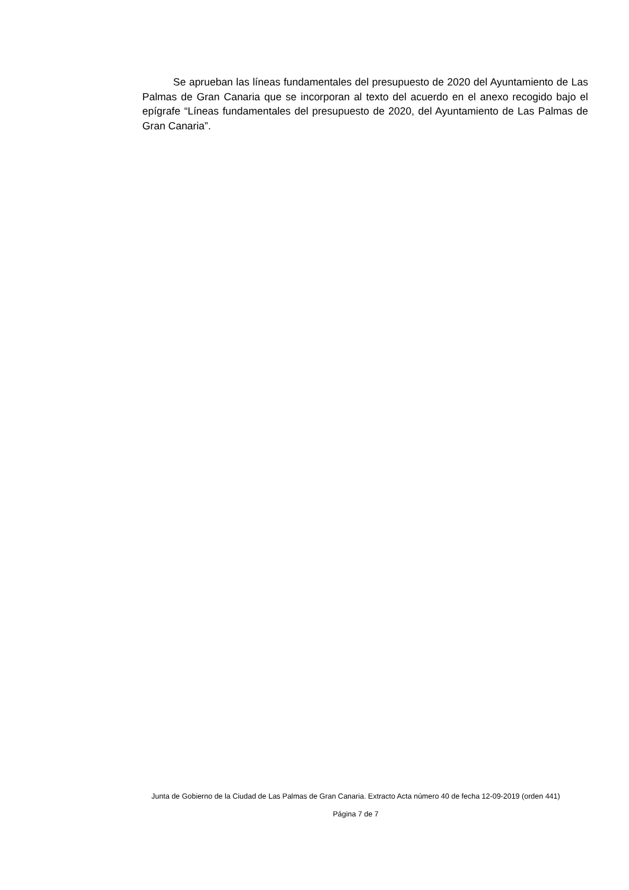Se aprueban las líneas fundamentales del presupuesto de 2020 del Ayuntamiento de Las Palmas de Gran Canaria que se incorporan al texto del acuerdo en el anexo recogido bajo el epígrafe “Líneas fundamentales del presupuesto de 2020, del Ayuntamiento de Las Palmas de Gran Canaria”.
Junta de Gobierno de la Ciudad de Las Palmas de Gran Canaria. Extracto Acta número 40 de fecha 12-09-2019 (orden 441)
Página 7 de 7